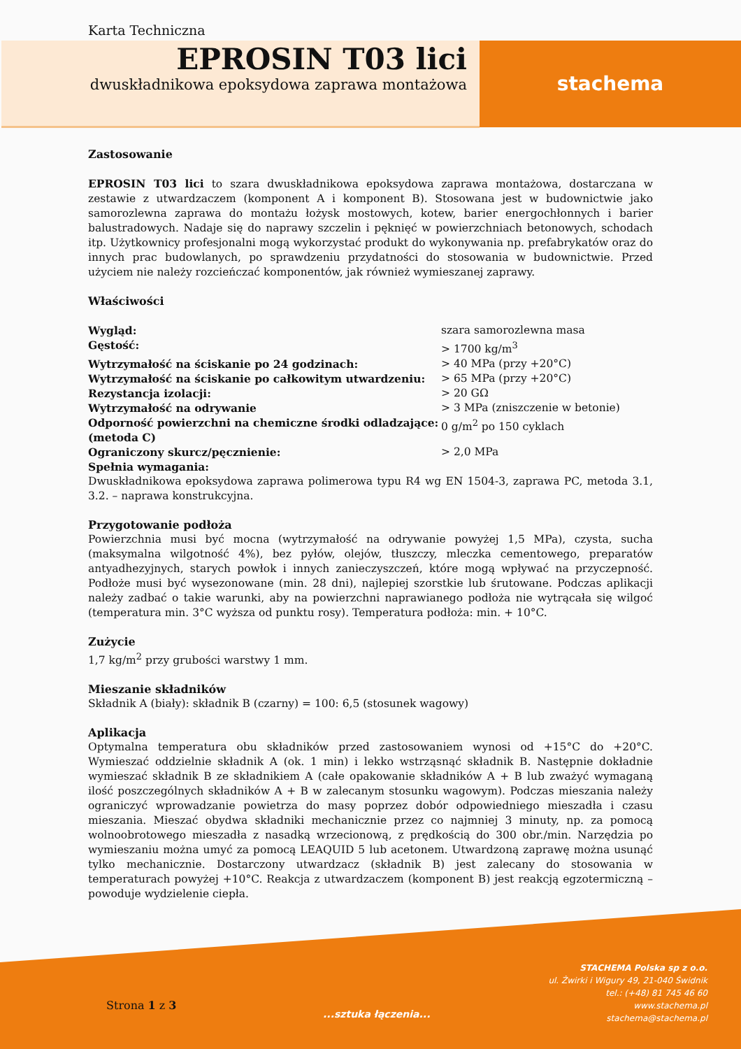Karta Techniczna
EPROSIN T03 lici
dwuskładnikowa epoksydowa zaprawa montażowa
stachema
Zastosowanie
EPROSIN T03 lici to szara dwuskładnikowa epoksydowa zaprawa montażowa, dostarczana w zestawie z utwardzaczem (komponent A i komponent B). Stosowana jest w budownictwie jako samorozlewna zaprawa do montażu łożysk mostowych, kotew, barier energochłonnych i barier balustradowych. Nadaje się do naprawy szczelin i pęknięć w powierzchniach betonowych, schodach itp. Użytkownicy profesjonalni mogą wykorzystać produkt do wykonywania np. prefabrykatów oraz do innych prac budowlanych, po sprawdzeniu przydatności do stosowania w budownictwie. Przed użyciem nie należy rozcieńczać komponentów, jak również wymieszanej zaprawy.
Właściwości
| Wygląd: | szara samorozlewna masa |
| Gęstość: | > 1700 kg/m<sup>3</sup> |
| Wytrzymałość na ściskanie po 24 godzinach: | > 40 MPa (przy +20°C) |
| Wytrzymałość na ściskanie po całkowitym utwardzeniu: | > 65 MPa (przy +20°C) |
| Rezystancja izolacji: | > 20 GΩ |
| Wytrzymałość na odrywanie | > 3 MPa (zniszczenie w betonie) |
| Odporność powierzchni na chemiczne środki odladzające: (metoda C) | 0 g/m<sup>2</sup> po 150 cyklach |
| Ograniczony skurcz/pęcznienie: | > 2,0 MPa |
| Spełnia wymagania: | |
Dwuskładnikowa epoksydowa zaprawa polimerowa typu R4 wg EN 1504-3, zaprawa PC, metoda 3.1, 3.2. – naprawa konstrukcyjna.
Przygotowanie podłoża
Powierzchnia musi być mocna (wytrzymałość na odrywanie powyżej 1,5 MPa), czysta, sucha (maksymalna wilgotność 4%), bez pyłów, olejów, tłuszczy, mleczka cementowego, preparatów antyadhezyjnych, starych powłok i innych zanieczyszczeń, które mogą wpływać na przyczepność. Podłoże musi być wysezonowane (min. 28 dni), najlepiej szorstkie lub śrutowane. Podczas aplikacji należy zadbać o takie warunki, aby na powierzchni naprawianego podłoża nie wytrącała się wilgoć (temperatura min. 3°C wyższa od punktu rosy). Temperatura podłoża: min. + 10°C.
Zużycie
1,7 kg/m<sup>2</sup> przy grubości warstwy 1 mm.
Mieszanie składników
Składnik A (biały): składnik B (czarny) = 100: 6,5 (stosunek wagowy)
Aplikacja
Optymalna temperatura obu składników przed zastosowaniem wynosi od +15°C do +20°C. Wymieszać oddzielnie składnik A (ok. 1 min) i lekko wstrząsnąć składnik B. Następnie dokładnie wymieszać składnik B ze składnikiem A (całe opakowanie składników A + B lub zważyć wymaganą ilość poszczególnych składników A + B w zalecanym stosunku wagowym). Podczas mieszania należy ograniczyć wprowadzanie powietrza do masy poprzez dobór odpowiedniego mieszadła i czasu mieszania. Mieszać obydwa składniki mechanicznie przez co najmniej 3 minuty, np. za pomocą wolnoobrotowego mieszadła z nasadką wrzecionową, z prędkością do 300 obr./min. Narzędzia po wymieszaniu można umyć za pomocą LEAQUID 5 lub acetonem. Utwardzoną zaprawę można usunąć tylko mechanicznie. Dostarczony utwardzacz (składnik B) jest zalecany do stosowania w temperaturach powyżej +10°C. Reakcja z utwardzaczem (komponent B) jest reakcją egzotermiczną – powoduje wydzielenie ciepła.
Strona 1 z 3
...sztuka łączenia...
STACHEMA Polska sp z o.o.
ul. Żwirki i Wigury 49, 21-040 Świdnik
tel.: (+48) 81 745 46 60
www.stachema.pl
stachema@stachema.pl